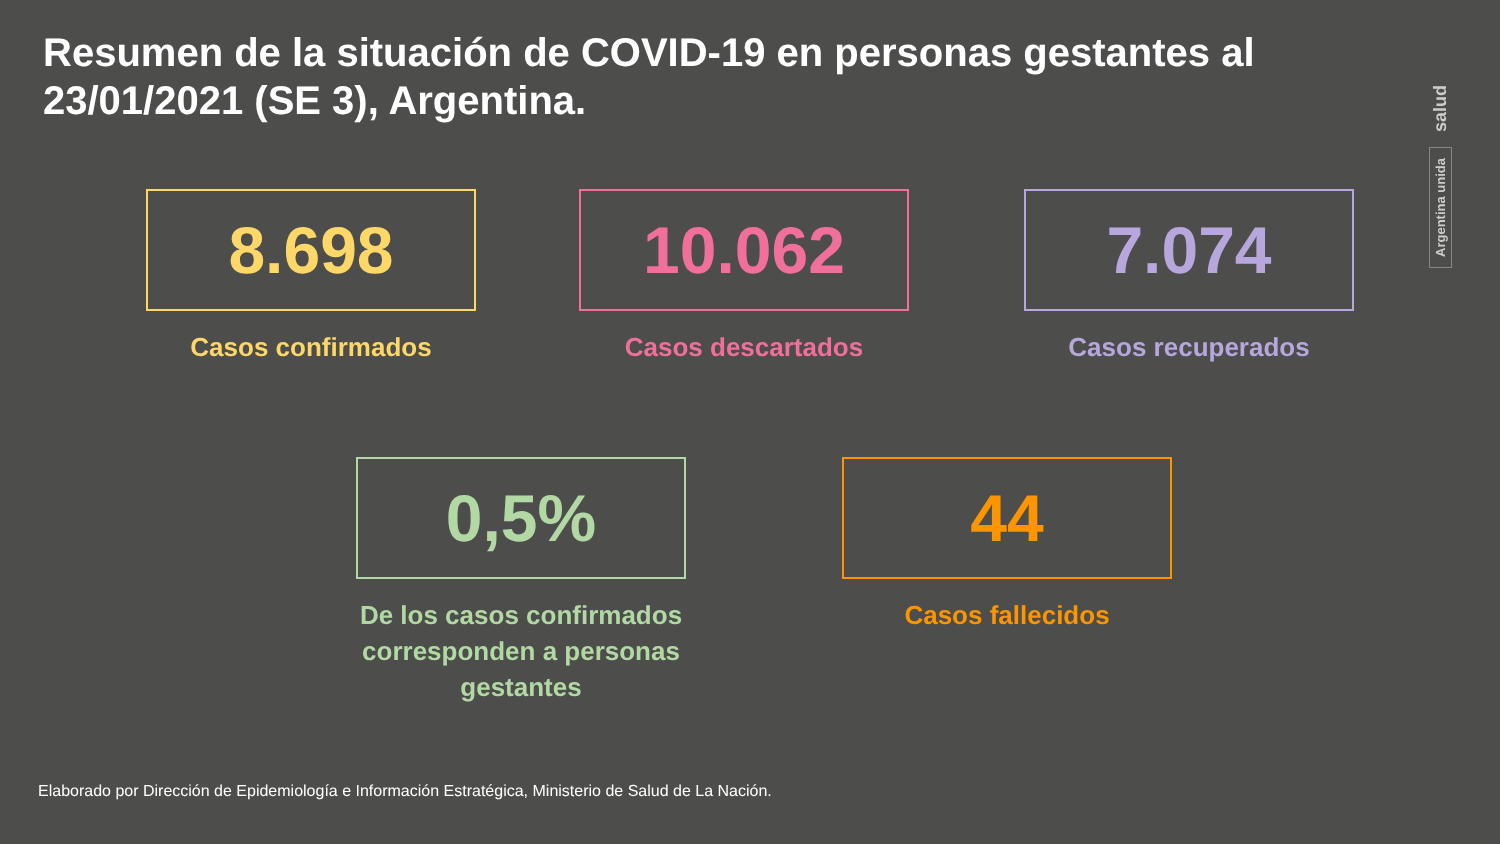Resumen de la situación de COVID-19 en personas gestantes al 23/01/2021 (SE 3), Argentina.
8.698
Casos confirmados
10.062
Casos descartados
7.074
Casos recuperados
0,5%
De los casos confirmados corresponden a personas gestantes
44
Casos fallecidos
salud
Argentina unida
Elaborado por Dirección de Epidemiología e Información Estratégica, Ministerio de Salud de La Nación.